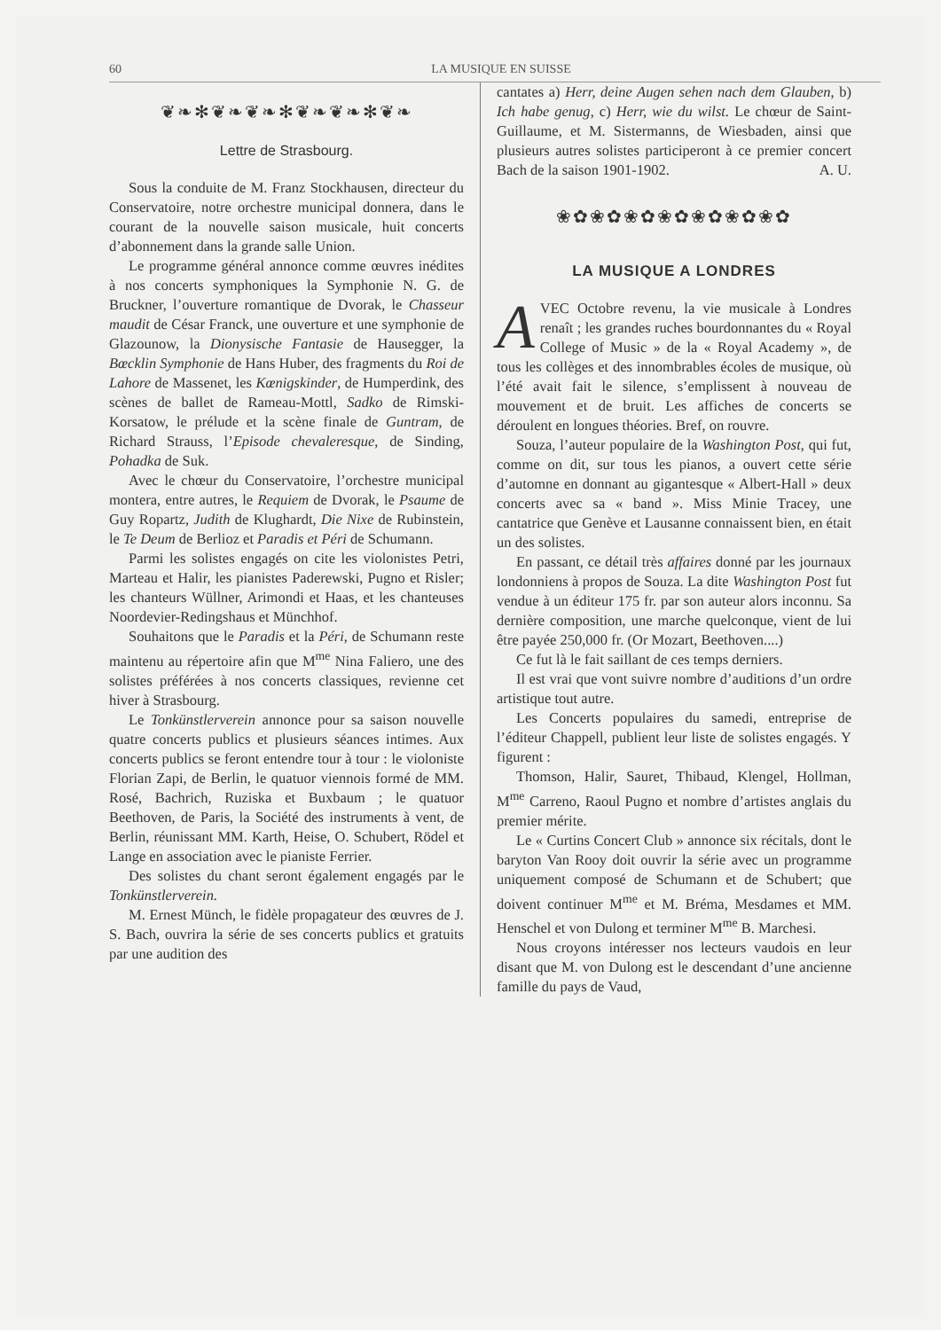60 LA MUSIQUE EN SUISSE
❦❧✻❦❧❦❧✻❦❧❦❧✻❦❧
Lettre de Strasbourg.
Sous la conduite de M. Franz Stockhausen, directeur du Conservatoire, notre orchestre municipal donnera, dans le courant de la nouvelle saison musicale, huit concerts d’abonnement dans la grande salle Union.
Le programme général annonce comme œuvres inédites à nos concerts symphoniques la Symphonie N. G. de Bruckner, l’ouverture romantique de Dvorak, le Chasseur maudit de César Franck, une ouverture et une symphonie de Glazounow, la Dionysische Fantasie de Hausegger, la Bœcklin Symphonie de Hans Huber, des fragments du Roi de Lahore de Massenet, les Kœnigskinder, de Humperdink, des scènes de ballet de Rameau-Mottl, Sadko de Rimski-Korsatow, le prélude et la scène finale de Guntram, de Richard Strauss, l’Episode chevaleresque, de Sinding, Pohadka de Suk.
Avec le chœur du Conservatoire, l’orchestre municipal montera, entre autres, le Requiem de Dvorak, le Psaume de Guy Ropartz, Judith de Klughardt, Die Nixe de Rubinstein, le Te Deum de Berlioz et Paradis et Péri de Schumann.
Parmi les solistes engagés on cite les violonistes Petri, Marteau et Halir, les pianistes Paderewski, Pugno et Risler; les chanteurs Wüllner, Arimondi et Haas, et les chanteuses Noordevier-Redingshaus et Münchhof.
Souhaitons que le Paradis et la Péri, de Schumann reste maintenu au répertoire afin que M<sup>me</sup> Nina Faliero, une des solistes préférées à nos concerts classiques, revienne cet hiver à Strasbourg.
Le Tonkünstlerverein annonce pour sa saison nouvelle quatre concerts publics et plusieurs séances intimes. Aux concerts publics se feront entendre tour à tour : le violoniste Florian Zapi, de Berlin, le quatuor viennois formé de MM. Rosé, Bachrich, Ruziska et Buxbaum ; le quatuor Beethoven, de Paris, la Société des instruments à vent, de Berlin, réunissant MM. Karth, Heise, O. Schubert, Rödel et Lange en association avec le pianiste Ferrier.
Des solistes du chant seront également engagés par le Tonkünstlerverein.
M. Ernest Münch, le fidèle propagateur des œuvres de J. S. Bach, ouvrira la série de ses concerts publics et gratuits par une audition des
cantates a) Herr, deine Augen sehen nach dem Glauben, b) Ich habe genug, c) Herr, wie du wilst. Le chœur de Saint-Guillaume, et M. Sistermanns, de Wiesbaden, ainsi que plusieurs autres solistes participeront à ce premier concert Bach de la saison 1901-1902. A. U.
❀✿❀✿❀✿❀✿❀✿❀✿❀✿
LA MUSIQUE A LONDRES
AVEC Octobre revenu, la vie musicale à Londres renaît ; les grandes ruches bourdonnantes du « Royal College of Music » de la « Royal Academy », de tous les collèges et des innombrables écoles de musique, où l’été avait fait le silence, s’emplissent à nouveau de mouvement et de bruit. Les affiches de concerts se déroulent en longues théories. Bref, on rouvre.
Souza, l’auteur populaire de la Washington Post, qui fut, comme on dit, sur tous les pianos, a ouvert cette série d’automne en donnant au gigantesque « Albert-Hall » deux concerts avec sa « band ». Miss Minie Tracey, une cantatrice que Genève et Lausanne connaissent bien, en était un des solistes.
En passant, ce détail très affaires donné par les journaux londonniens à propos de Souza. La dite Washington Post fut vendue à un éditeur 175 fr. par son auteur alors inconnu. Sa dernière composition, une marche quelconque, vient de lui être payée 250,000 fr. (Or Mozart, Beethoven....)
Ce fut là le fait saillant de ces temps derniers.
Il est vrai que vont suivre nombre d’auditions d’un ordre artistique tout autre.
Les Concerts populaires du samedi, entreprise de l’éditeur Chappell, publient leur liste de solistes engagés. Y figurent :
Thomson, Halir, Sauret, Thibaud, Klengel, Hollman, M<sup>me</sup> Carreno, Raoul Pugno et nombre d’artistes anglais du premier mérite.
Le « Curtins Concert Club » annonce six récitals, dont le baryton Van Rooy doit ouvrir la série avec un programme uniquement composé de Schumann et de Schubert; que doivent continuer M<sup>me</sup> et M. Bréma, Mesdames et MM. Henschel et von Dulong et terminer M<sup>me</sup> B. Marchesi.
Nous croyons intéresser nos lecteurs vaudois en leur disant que M. von Dulong est le descendant d’une ancienne famille du pays de Vaud,